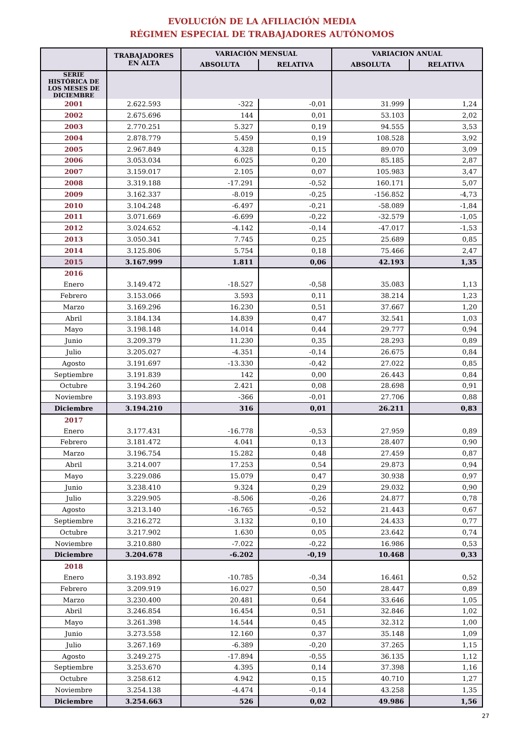EVOLUCIÓN DE LA AFILIACIÓN MEDIA
RÉGIMEN ESPECIAL DE TRABAJADORES AUTÓNOMOS
| | TRABAJADORES EN ALTA | VARIACIÓN MENSUAL | | VARIACION ANUAL | |
| --- | --- | --- | --- | --- | --- |
| | | ABSOLUTA | RELATIVA | ABSOLUTA | RELATIVA |
| SERIE HISTÓRICA DE LOS MESES DE DICIEMBRE | | | | | |
| 2001 | 2.622.593 | -322 | -0,01 | 31.999 | 1,24 |
| 2002 | 2.675.696 | 144 | 0,01 | 53.103 | 2,02 |
| 2003 | 2.770.251 | 5.327 | 0,19 | 94.555 | 3,53 |
| 2004 | 2.878.779 | 5.459 | 0,19 | 108.528 | 3,92 |
| 2005 | 2.967.849 | 4.328 | 0,15 | 89.070 | 3,09 |
| 2006 | 3.053.034 | 6.025 | 0,20 | 85.185 | 2,87 |
| 2007 | 3.159.017 | 2.105 | 0,07 | 105.983 | 3,47 |
| 2008 | 3.319.188 | -17.291 | -0,52 | 160.171 | 5,07 |
| 2009 | 3.162.337 | -8.019 | -0,25 | -156.852 | -4,73 |
| 2010 | 3.104.248 | -6.497 | -0,21 | -58.089 | -1,84 |
| 2011 | 3.071.669 | -6.699 | -0,22 | -32.579 | -1,05 |
| 2012 | 3.024.652 | -4.142 | -0,14 | -47.017 | -1,53 |
| 2013 | 3.050.341 | 7.745 | 0,25 | 25.689 | 0,85 |
| 2014 | 3.125.806 | 5.754 | 0,18 | 75.466 | 2,47 |
| 2015 | 3.167.999 | 1.811 | 0,06 | 42.193 | 1,35 |
| 2016 | | | | | |
| Enero | 3.149.472 | -18.527 | -0,58 | 35.083 | 1,13 |
| Febrero | 3.153.066 | 3.593 | 0,11 | 38.214 | 1,23 |
| Marzo | 3.169.296 | 16.230 | 0,51 | 37.667 | 1,20 |
| Abril | 3.184.134 | 14.839 | 0,47 | 32.541 | 1,03 |
| Mayo | 3.198.148 | 14.014 | 0,44 | 29.777 | 0,94 |
| Junio | 3.209.379 | 11.230 | 0,35 | 28.293 | 0,89 |
| Julio | 3.205.027 | -4.351 | -0,14 | 26.675 | 0,84 |
| Agosto | 3.191.697 | -13.330 | -0,42 | 27.022 | 0,85 |
| Septiembre | 3.191.839 | 142 | 0,00 | 26.443 | 0,84 |
| Octubre | 3.194.260 | 2.421 | 0,08 | 28.698 | 0,91 |
| Noviembre | 3.193.893 | -366 | -0,01 | 27.706 | 0,88 |
| Diciembre | 3.194.210 | 316 | 0,01 | 26.211 | 0,83 |
| 2017 | | | | | |
| Enero | 3.177.431 | -16.778 | -0,53 | 27.959 | 0,89 |
| Febrero | 3.181.472 | 4.041 | 0,13 | 28.407 | 0,90 |
| Marzo | 3.196.754 | 15.282 | 0,48 | 27.459 | 0,87 |
| Abril | 3.214.007 | 17.253 | 0,54 | 29.873 | 0,94 |
| Mayo | 3.229.086 | 15.079 | 0,47 | 30.938 | 0,97 |
| Junio | 3.238.410 | 9.324 | 0,29 | 29.032 | 0,90 |
| Julio | 3.229.905 | -8.506 | -0,26 | 24.877 | 0,78 |
| Agosto | 3.213.140 | -16.765 | -0,52 | 21.443 | 0,67 |
| Septiembre | 3.216.272 | 3.132 | 0,10 | 24.433 | 0,77 |
| Octubre | 3.217.902 | 1.630 | 0,05 | 23.642 | 0,74 |
| Noviembre | 3.210.880 | -7.022 | -0,22 | 16.986 | 0,53 |
| Diciembre | 3.204.678 | -6.202 | -0,19 | 10.468 | 0,33 |
| 2018 | | | | | |
| Enero | 3.193.892 | -10.785 | -0,34 | 16.461 | 0,52 |
| Febrero | 3.209.919 | 16.027 | 0,50 | 28.447 | 0,89 |
| Marzo | 3.230.400 | 20.481 | 0,64 | 33.646 | 1,05 |
| Abril | 3.246.854 | 16.454 | 0,51 | 32.846 | 1,02 |
| Mayo | 3.261.398 | 14.544 | 0,45 | 32.312 | 1,00 |
| Junio | 3.273.558 | 12.160 | 0,37 | 35.148 | 1,09 |
| Julio | 3.267.169 | -6.389 | -0,20 | 37.265 | 1,15 |
| Agosto | 3.249.275 | -17.894 | -0,55 | 36.135 | 1,12 |
| Septiembre | 3.253.670 | 4.395 | 0,14 | 37.398 | 1,16 |
| Octubre | 3.258.612 | 4.942 | 0,15 | 40.710 | 1,27 |
| Noviembre | 3.254.138 | -4.474 | -0,14 | 43.258 | 1,35 |
| Diciembre | 3.254.663 | 526 | 0,02 | 49.986 | 1,56 |
27